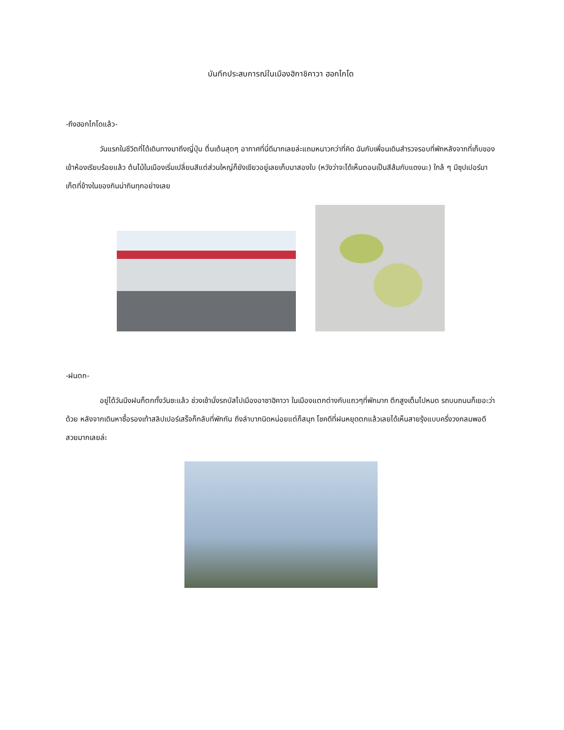บันทึกประสบการณ์ในเมืองฮิกาชิคาวา ฮอกไกโด
-ถึงฮอกไกโดแล้ว-
วันแรกในชีวิตที่ได้เดินทางมาถึงญี่ปุ่น ตื่นเต้นสุดๆ อากาศที่นี่ดีมากเลยล่ะแถมหนาวกว่าที่คิด ฉันกับเพื่อนเดินสำรวจรอบที่พักหลังจากที่เก็บของเข้าห้องเรียบร้อยแล้ว ต้นไม้ในเมืองเริ่มเปลี่ยนสีแต่ส่วนใหญ่ก็ยังเขียวอยู่เลยเก็บมาสองใบ (หวังว่าจะได้เห็นตอนเป็นสีส้มกับแดงนะ) ใกล้ ๆ มีซุปเปอร์มาเก็ตที่ข้างในของกินน่ากินทุกอย่างเลย
-ฝนตก-
อยู่ได้วันนึงฝนก็ตกทั้งวันซะแล้ว ช่วงเช้านั่งรถบัสไปเมืองอาซาฮิคาวา ในเมืองแตกต่างกับแถวๆที่พักมาก ตึกสูงเต็มไปหมด รถบนถนนก็เยอะว่าด้วย หลังจากเดินหาซื้อรองเท้าสลิปเปอร์เสร็จก็กลับที่พักกัน ถึงลำบากนิดหน่อยแต่ก็สนุก โชคดีที่ฝนหยุดตกแล้วเลยได้เห็นสายรุ้งแบบครึ่งวงกลมพอดี สวยมากเลยล่ะ